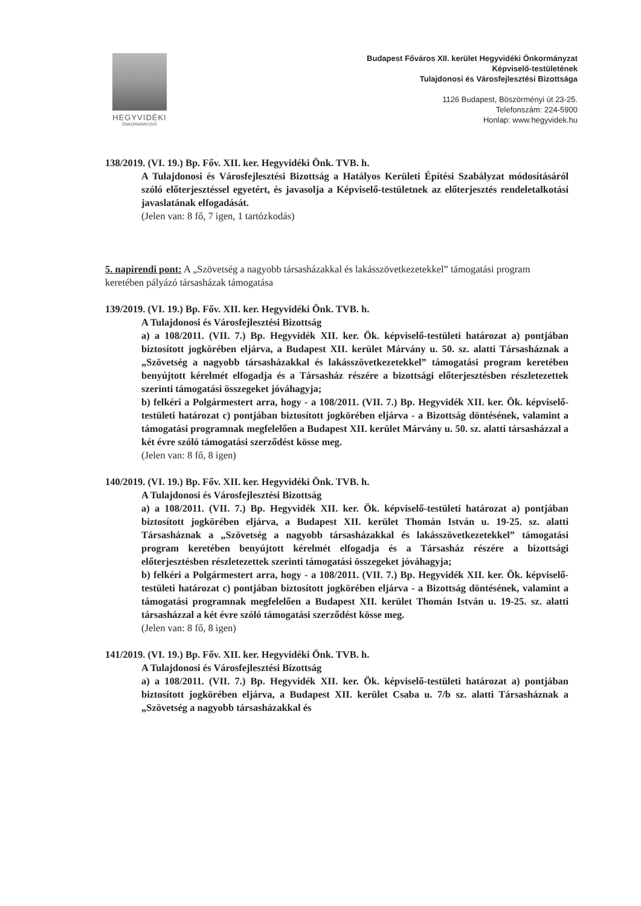HEGYVIDÉKI
ÖNKORMÁNYZAT
Budapest Főváros XII. kerület Hegyvidéki Önkormányzat
Képviselő-testületének
Tulajdonosi és Városfejlesztési Bizottsága
1126 Budapest, Böszörményi út 23-25.
Telefonszám: 224-5900
Honlap: www.hegyvidek.hu
138/2019. (VI. 19.) Bp. Főv. XII. ker. Hegyvidéki Önk. TVB. h.
A Tulajdonosi és Városfejlesztési Bizottság a Hatályos Kerületi Építési Szabályzat módosításáról szóló előterjesztéssel egyetért, és javasolja a Képviselő-testületnek az előterjesztés rendeletalkotási javaslatának elfogadását.
(Jelen van: 8 fő, 7 igen, 1 tartózkodás)
5. napirendi pont: A „Szövetség a nagyobb társasházakkal és lakásszövetkezetekkel” támogatási program keretében pályázó társasházak támogatása
139/2019. (VI. 19.) Bp. Főv. XII. ker. Hegyvidéki Önk. TVB. h.
A Tulajdonosi és Városfejlesztési Bizottság
a) a 108/2011. (VII. 7.) Bp. Hegyvidék XII. ker. Ök. képviselő-testületi határozat a) pontjában biztosított jogkörében eljárva, a Budapest XII. kerület Márvány u. 50. sz. alatti Társasháznak a „Szövetség a nagyobb társasházakkal és lakásszövetkezetekkel” támogatási program keretében benyújtott kérelmét elfogadja és a Társasház részére a bizottsági előterjesztésben részletezettek szerinti támogatási összegeket jóváhagyja;
b) felkéri a Polgármestert arra, hogy - a 108/2011. (VII. 7.) Bp. Hegyvidék XII. ker. Ök. képviselő-testületi határozat c) pontjában biztosított jogkörében eljárva - a Bizottság döntésének, valamint a támogatási programnak megfelelően a Budapest XII. kerület Márvány u. 50. sz. alatti társasházzal a két évre szóló támogatási szerződést kösse meg.
(Jelen van: 8 fő, 8 igen)
140/2019. (VI. 19.) Bp. Főv. XII. ker. Hegyvidéki Önk. TVB. h.
A Tulajdonosi és Városfejlesztési Bizottság
a) a 108/2011. (VII. 7.) Bp. Hegyvidék XII. ker. Ök. képviselő-testületi határozat a) pontjában biztosított jogkörében eljárva, a Budapest XII. kerület Thomán István u. 19-25. sz. alatti Társasháznak a „Szövetség a nagyobb társasházakkal és lakásszövetkezetekkel” támogatási program keretében benyújtott kérelmét elfogadja és a Társasház részére a bizottsági előterjesztésben részletezettek szerinti támogatási összegeket jóváhagyja;
b) felkéri a Polgármestert arra, hogy - a 108/2011. (VII. 7.) Bp. Hegyvidék XII. ker. Ök. képviselő-testületi határozat c) pontjában biztosított jogkörében eljárva - a Bizottság döntésének, valamint a támogatási programnak megfelelően a Budapest XII. kerület Thomán István u. 19-25. sz. alatti társasházzal a két évre szóló támogatási szerződést kösse meg.
(Jelen van: 8 fő, 8 igen)
141/2019. (VI. 19.) Bp. Főv. XII. ker. Hegyvidéki Önk. TVB. h.
A Tulajdonosi és Városfejlesztési Bizottság
a) a 108/2011. (VII. 7.) Bp. Hegyvidék XII. ker. Ök. képviselő-testületi határozat a) pontjában biztosított jogkörében eljárva, a Budapest XII. kerület Csaba u. 7/b sz. alatti Társasháznak a „Szövetség a nagyobb társasházakkal és